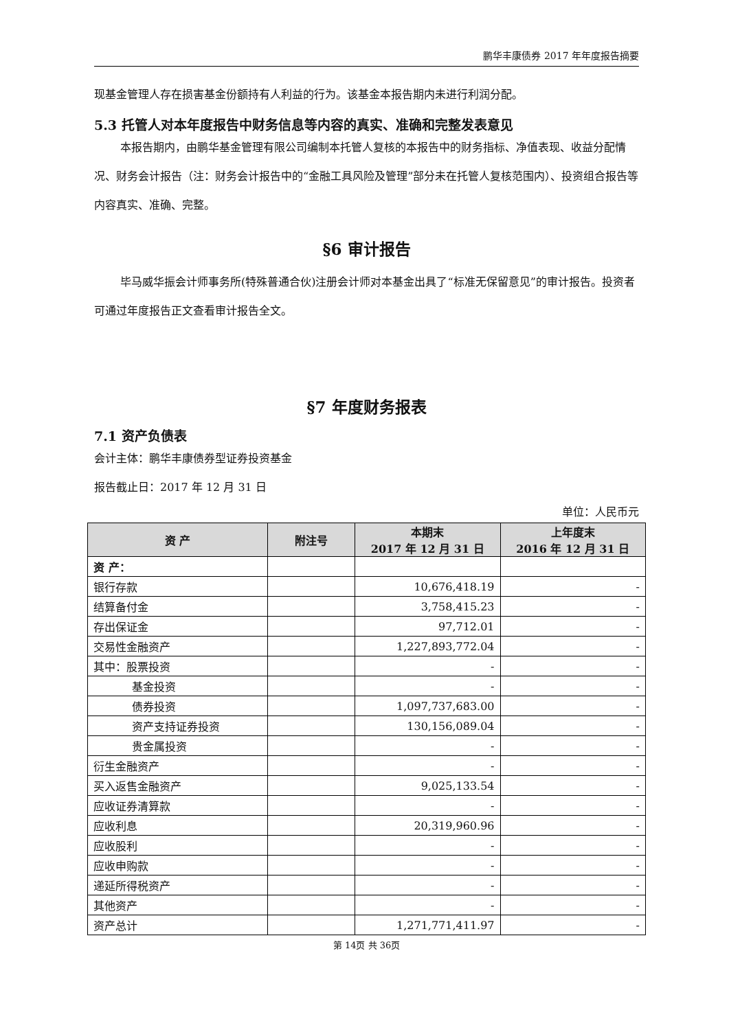鹏华丰康债券 2017 年年度报告摘要
现基金管理人存在损害基金份额持有人利益的行为。该基金本报告期内未进行利润分配。
5.3 托管人对本年度报告中财务信息等内容的真实、准确和完整发表意见
本报告期内，由鹏华基金管理有限公司编制本托管人复核的本报告中的财务指标、净值表现、收益分配情况、财务会计报告（注：财务会计报告中的“金融工具风险及管理”部分未在托管人复核范围内）、投资组合报告等内容真实、准确、完整。
§6 审计报告
毕马威华振会计师事务所(特殊普通合伙)注册会计师对本基金出具了“标准无保留意见”的审计报告。投资者可通过年度报告正文查看审计报告全文。
§7 年度财务报表
7.1 资产负债表
会计主体：鹏华丰康债券型证券投资基金
报告截止日：2017 年 12 月 31 日
单位：人民币元
| 资 产 | 附注号 | 本期末 2017 年 12 月 31 日 | 上年度末 2016 年 12 月 31 日 |
| --- | --- | --- | --- |
| 资 产： | | | |
| 银行存款 | | 10,676,418.19 | - |
| 结算备付金 | | 3,758,415.23 | - |
| 存出保证金 | | 97,712.01 | - |
| 交易性金融资产 | | 1,227,893,772.04 | - |
| 其中：股票投资 | | - | - |
| 基金投资 | | - | - |
| 债券投资 | | 1,097,737,683.00 | - |
| 资产支持证券投资 | | 130,156,089.04 | - |
| 贵金属投资 | | - | - |
| 衍生金融资产 | | - | - |
| 买入返售金融资产 | | 9,025,133.54 | - |
| 应收证券清算款 | | - | - |
| 应收利息 | | 20,319,960.96 | - |
| 应收股利 | | - | - |
| 应收申购款 | | - | - |
| 递延所得税资产 | | - | - |
| 其他资产 | | - | - |
| 资产总计 | | 1,271,771,411.97 | - |
第 14页 共 36页